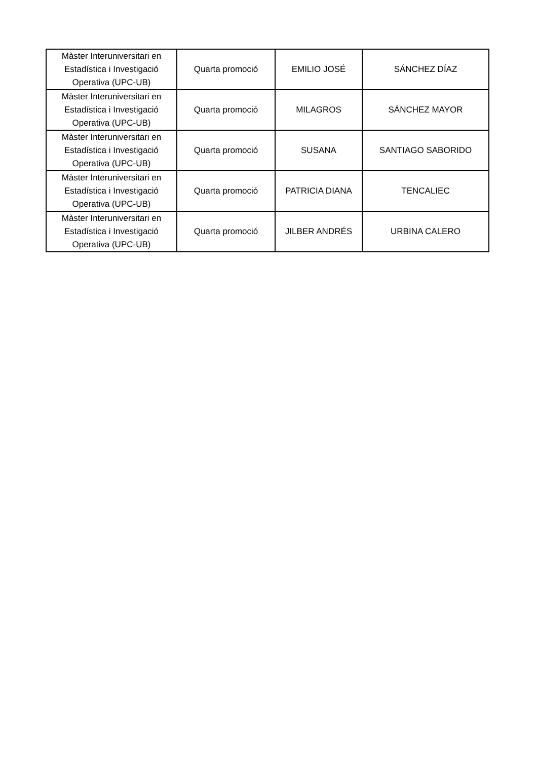| Màster Interuniversitari en Estadística i Investigació Operativa (UPC-UB) | Quarta promoció | EMILIO JOSÉ | SÁNCHEZ DÍAZ |
| Màster Interuniversitari en Estadística i Investigació Operativa (UPC-UB) | Quarta promoció | MILAGROS | SÁNCHEZ MAYOR |
| Màster Interuniversitari en Estadística i Investigació Operativa (UPC-UB) | Quarta promoció | SUSANA | SANTIAGO SABORIDO |
| Màster Interuniversitari en Estadística i Investigació Operativa (UPC-UB) | Quarta promoció | PATRICIA DIANA | TENCALIEC |
| Màster Interuniversitari en Estadística i Investigació Operativa (UPC-UB) | Quarta promoció | JILBER ANDRÉS | URBINA CALERO |